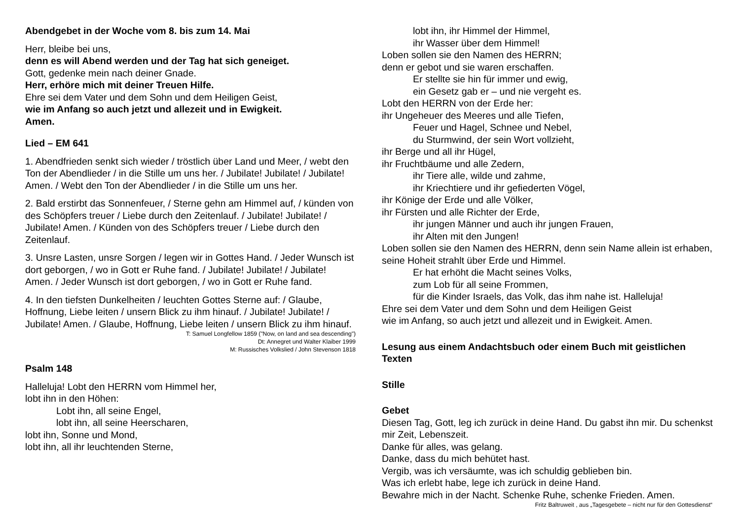Abendgebet in der Woche vom 8. bis zum 14. Mai
Herr, bleibe bei uns,
denn es will Abend werden und der Tag hat sich geneiget.
Gott, gedenke mein nach deiner Gnade.
Herr, erhöre mich mit deiner Treuen Hilfe.
Ehre sei dem Vater und dem Sohn und dem Heiligen Geist,
wie im Anfang so auch jetzt und allezeit und in Ewigkeit.
Amen.
Lied – EM 641
1. Abendfrieden senkt sich wieder / tröstlich über Land und Meer, / webt den Ton der Abendlieder / in die Stille um uns her. / Jubilate! Jubilate! / Jubilate! Amen. / Webt den Ton der Abendlieder / in die Stille um uns her.
2. Bald erstirbt das Sonnenfeuer, / Sterne gehn am Himmel auf, / künden von des Schöpfers treuer / Liebe durch den Zeitenlauf. / Jubilate! Jubilate! / Jubilate! Amen. / Künden von des Schöpfers treuer / Liebe durch den Zeitenlauf.
3. Unsre Lasten, unsre Sorgen / legen wir in Gottes Hand. / Jeder Wunsch ist dort geborgen, / wo in Gott er Ruhe fand. / Jubilate! Jubilate! / Jubilate! Amen. / Jeder Wunsch ist dort geborgen, / wo in Gott er Ruhe fand.
4. In den tiefsten Dunkelheiten / leuchten Gottes Sterne auf: / Glaube, Hoffnung, Liebe leiten / unsern Blick zu ihm hinauf. / Jubilate! Jubilate! / Jubilate! Amen. / Glaube, Hoffnung, Liebe leiten / unsern Blick zu ihm hinauf.
T: Samuel Longfellow 1859 ("Now, on land and sea descending")
Dt: Annegret und Walter Klaiber 1999
M: Russisches Volkslied / John Stevenson 1818
Psalm 148
Halleluja! Lobt den HERRN vom Himmel her,
lobt ihn in den Höhen:
Lobt ihn, all seine Engel,
lobt ihn, all seine Heerscharen,
lobt ihn, Sonne und Mond,
lobt ihn, all ihr leuchtenden Sterne,
lobt ihn, ihr Himmel der Himmel,
ihr Wasser über dem Himmel!
Loben sollen sie den Namen des HERRN;
denn er gebot und sie waren erschaffen.
Er stellte sie hin für immer und ewig,
ein Gesetz gab er – und nie vergeht es.
Lobt den HERRN von der Erde her:
ihr Ungeheuer des Meeres und alle Tiefen,
Feuer und Hagel, Schnee und Nebel,
du Sturmwind, der sein Wort vollzieht,
ihr Berge und all ihr Hügel,
ihr Fruchtbäume und alle Zedern,
ihr Tiere alle, wilde und zahme,
ihr Kriechtiere und ihr gefiederten Vögel,
ihr Könige der Erde und alle Völker,
ihr Fürsten und alle Richter der Erde,
ihr jungen Männer und auch ihr jungen Frauen,
ihr Alten mit den Jungen!
Loben sollen sie den Namen des HERRN, denn sein Name allein ist erhaben, seine Hoheit strahlt über Erde und Himmel.
Er hat erhöht die Macht seines Volks,
zum Lob für all seine Frommen,
für die Kinder Israels, das Volk, das ihm nahe ist. Halleluja!
Ehre sei dem Vater und dem Sohn und dem Heiligen Geist
wie im Anfang, so auch jetzt und allezeit und in Ewigkeit. Amen.
Lesung aus einem Andachtsbuch oder einem Buch mit geistlichen Texten
Stille
Gebet
Diesen Tag, Gott, leg ich zurück in deine Hand. Du gabst ihn mir. Du schenkst mir Zeit, Lebenszeit.
Danke für alles, was gelang.
Danke, dass du mich behütet hast.
Vergib, was ich versäumte, was ich schuldig geblieben bin.
Was ich erlebt habe, lege ich zurück in deine Hand.
Bewahre mich in der Nacht. Schenke Ruhe, schenke Frieden. Amen.
Fritz Baltruweit , aus „Tagesgebete – nicht nur für den Gottesdienst“